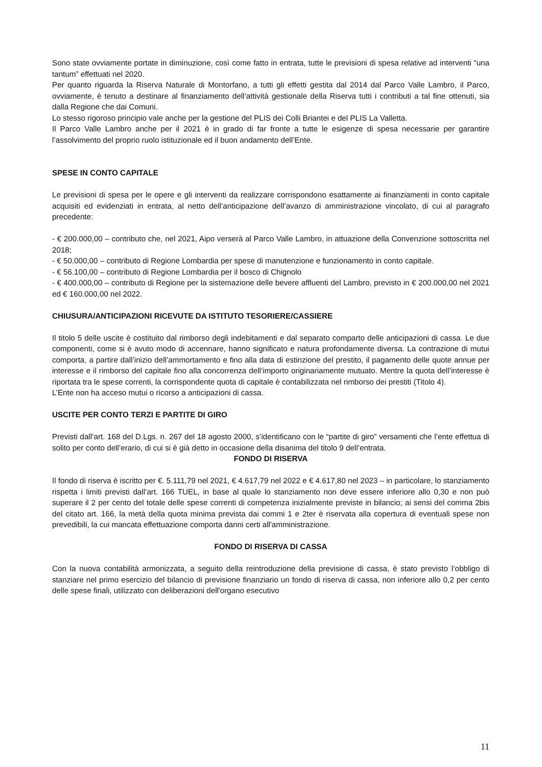Sono state ovviamente portate in diminuzione, così come fatto in entrata, tutte le previsioni di spesa relative ad interventi “una tantum” effettuati nel 2020.
Per quanto riguarda la Riserva Naturale di Montorfano, a tutti gli effetti gestita dal 2014 dal Parco Valle Lambro, il Parco, ovviamente, è tenuto a destinare al finanziamento dell’attività gestionale della Riserva tutti i contributi a tal fine ottenuti, sia dalla Regione che dai Comuni.
Lo stesso rigoroso principio vale anche per la gestione del PLIS dei Colli Briantei e del PLIS La Valletta.
Il Parco Valle Lambro anche per il 2021 è in grado di far fronte a tutte le esigenze di spesa necessarie per garantire l’assolvimento del proprio ruolo istituzionale ed il buon andamento dell’Ente.
SPESE IN CONTO CAPITALE
Le previsioni di spesa per le opere e gli interventi da realizzare corrispondono esattamente ai finanziamenti in conto capitale acquisiti ed evidenziati in entrata, al netto dell’anticipazione dell’avanzo di amministrazione vincolato, di cui al paragrafo precedente:
- € 200.000,00 – contributo che, nel 2021, Aipo verserà al Parco Valle Lambro, in attuazione della Convenzione sottoscritta nel 2018;
- € 50.000,00 – contributo di Regione Lombardia per spese di manutenzione e funzionamento in conto capitale.
- € 56.100,00 – contributo di Regione Lombardia per il bosco di Chignolo
- € 400.000,00 – contributo di Regione per la sistemazione delle bevere affluenti del Lambro, previsto in € 200.000,00 nel 2021 ed € 160.000,00 nel 2022.
CHIUSURA/ANTICIPAZIONI RICEVUTE DA ISTITUTO TESORIERE/CASSIERE
Il titolo 5 delle uscite è costituito dal rimborso degli indebitamenti e dal separato comparto delle anticipazioni di cassa. Le due componenti, come si è avuto modo di accennare, hanno significato e natura profondamente diversa. La contrazione di mutui comporta, a partire dall’inizio dell’ammortamento e fino alla data di estinzione del prestito, il pagamento delle quote annue per interesse e il rimborso del capitale fino alla concorrenza dell’importo originariamente mutuato. Mentre la quota dell’interesse è riportata tra le spese correnti, la corrispondente quota di capitale è contabilizzata nel rimborso dei prestiti (Titolo 4).
L’Ente non ha acceso mutui o ricorso a anticipazioni di cassa.
USCITE PER CONTO TERZI E PARTITE DI GIRO
Previsti dall’art. 168 del D.Lgs. n. 267 del 18 agosto 2000, s’identificano con le “partite di giro” versamenti che l’ente effettua di solito per conto dell’erario, di cui si è già detto in occasione della disanima del titolo 9 dell’entrata.
FONDO DI RISERVA
Il fondo di riserva è iscritto per €. 5.111,79 nel 2021, € 4.617,79 nel 2022 e € 4.617,80 nel 2023 – in particolare, lo stanziamento rispetta i limiti previsti dall’art. 166 TUEL, in base al quale lo stanziamento non deve essere inferiore allo 0,30 e non può superare il 2 per cento del totale delle spese correnti di competenza inizialmente previste in bilancio; ai sensi del comma 2bis del citato art. 166, la metà della quota minima prevista dai commi 1 e 2ter è riservata alla copertura di eventuali spese non prevedibili, la cui mancata effettuazione comporta danni certi all'amministrazione.
FONDO DI RISERVA DI CASSA
Con la nuova contabilità armonizzata, a seguito della reintroduzione della previsione di cassa, è stato previsto l’obbligo di stanziare nel primo esercizio del bilancio di previsione finanziario un fondo di riserva di cassa, non inferiore allo 0,2 per cento delle spese finali, utilizzato con deliberazioni dell'organo esecutivo
11